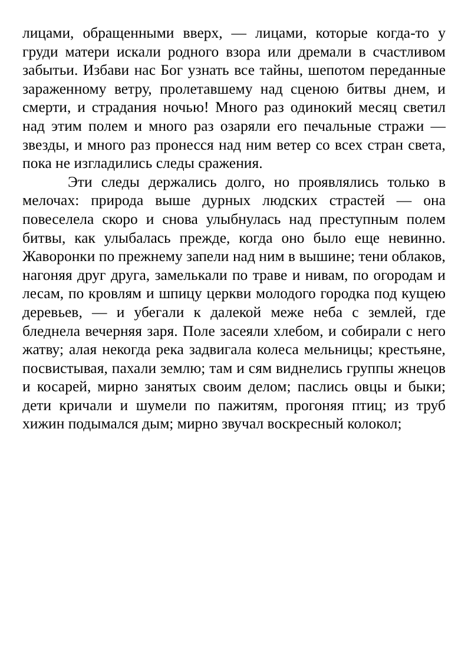лицами, обращенными вверх, — лицами, которые когда-то у груди матери искали родного взора или дремали в счастливом забытьи. Избави нас Бог узнать все тайны, шепотом переданные зараженному ветру, пролетавшему над сценою битвы днем, и смерти, и страдания ночью! Много раз одинокий месяц светил над этим полем и много раз озаряли его печальные стражи — звезды, и много раз пронесся над ним ветер со всех стран света, пока не изгладились следы сражения.
Эти следы держались долго, но проявлялись только в мелочах: природа выше дурных людских страстей — она повеселела скоро и снова улыбнулась над преступным полем битвы, как улыбалась прежде, когда оно было еще невинно. Жаворонки по прежнему запели над ним в вышине; тени облаков, нагоняя друг друга, замелькали по траве и нивам, по огородам и лесам, по кровлям и шпицу церкви молодого городка под кущею деревьев, — и убегали к далекой меже неба с землей, где бледнела вечерняя заря. Поле засеяли хлебом, и собирали с него жатву; алая некогда река задвигала колеса мельницы; крестьяне, посвистывая, пахали землю; там и сям виднелись группы жнецов и косарей, мирно занятых своим делом; паслись овцы и быки; дети кричали и шумели по пажитям, прогоняя птиц; из труб хижин подымался дым; мирно звучал воскресный колокол;